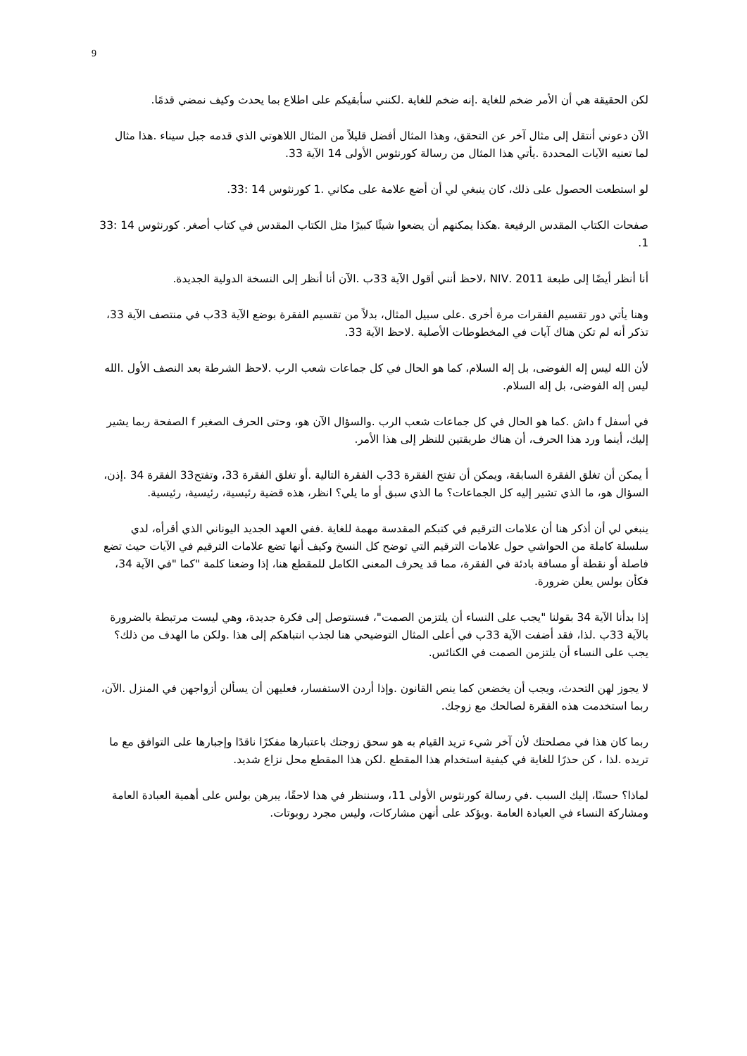9
لكن الحقيقة هي أن الأمر ضخم للغاية .إنه ضخم للغاية .لكنني سأبقيكم على اطلاع بما يحدث وكيف نمضي قدمًا.
الآن دعوني أنتقل إلى مثال آخر عن التحقق، وهذا المثال أفضل قليلاً من المثال اللاهوتي الذي قدمه جبل سيناء .هذا مثال لما تعنيه الآيات المحددة .يأتي هذا المثال من رسالة كورنثوس الأولى 14 الآية 33.
لو استطعت الحصول على ذلك، كان ينبغي لي أن أضع علامة على مكاني .1 كورنثوس 14 :33.
صفحات الكتاب المقدس الرفيعة .هكذا يمكنهم أن يضعوا شيئًا كبيرًا مثل الكتاب المقدس في كتاب أصغر. كورنثوس 14 :33 1.
أنا أنظر أيضًا إلى طبعة 2011 .NIV ،لاحظ أنني أقول الآية 33ب .الآن أنا أنظر إلى النسخة الدولية الجديدة.
وهنا يأتي دور تقسيم الفقرات مرة أخرى .على سبيل المثال، بدلاً من تقسيم الفقرة بوضع الآية 33ب في منتصف الآية 33، تذكر أنه لم تكن هناك آيات في المخطوطات الأصلية .لاحظ الآية 33.
لأن الله ليس إله الفوضى، بل إله السلام، كما هو الحال في كل جماعات شعب الرب .لاحظ الشرطة بعد النصف الأول .الله ليس إله الفوضى، بل إله السلام.
في أسفل f داش .كما هو الحال في كل جماعات شعب الرب .والسؤال الآن هو، وحتى الحرف الصغير f الصفحة ربما يشير إليك، أينما ورد هذا الحرف، أن هناك طريقتين للنظر إلى هذا الأمر.
أ يمكن أن تغلق الفقرة السابقة، ويمكن أن تفتح الفقرة 33ب الفقرة التالية .أو تغلق الفقرة 33، وتفتح33 الفقرة 34 .إذن، السؤال هو، ما الذي تشير إليه كل الجماعات؟ ما الذي سبق أو ما يلي؟ انظر، هذه قضية رئيسية، رئيسية، رئيسية.
ينبغي لي أن أذكر هنا أن علامات الترقيم في كتبكم المقدسة مهمة للغاية .ففي العهد الجديد اليوناني الذي أقرأه، لدي سلسلة كاملة من الحواشي حول علامات الترقيم التي توضح كل النسخ وكيف أنها تضع علامات الترقيم في الآيات حيث تضع فاصلة أو نقطة أو مسافة بادئة في الفقرة، مما قد يحرف المعنى الكامل للمقطع هنا، إذا وضعنا كلمة "كما "في الآية 34، فكأن بولس يعلن ضرورة.
إذا بدأنا الآية 34 بقولنا "يجب على النساء أن يلتزمن الصمت"، فسنتوصل إلى فكرة جديدة، وهي ليست مرتبطة بالضرورة بالآية 33ب .لذا، فقد أضفت الآية 33ب في أعلى المثال التوضيحي هنا لجذب انتباهكم إلى هذا .ولكن ما الهدف من ذلك؟ يجب على النساء أن يلتزمن الصمت في الكنائس.
لا يجوز لهن التحدث، ويجب أن يخضعن كما ينص القانون .وإذا أردن الاستفسار، فعليهن أن يسألن أزواجهن في المنزل .الآن، ربما استخدمت هذه الفقرة لصالحك مع زوجك.
ربما كان هذا في مصلحتك لأن آخر شيء تريد القيام به هو سحق زوجتك باعتبارها مفكرًا ناقدًا وإجبارها على التوافق مع ما تريده .لذا ، كن حذرًا للغاية في كيفية استخدام هذا المقطع .لكن هذا المقطع محل نزاع شديد.
لماذا؟ حسنًا، إليك السبب .في رسالة كورنثوس الأولى 11، وسننظر في هذا لاحقًا، يبرهن بولس على أهمية العبادة العامة ومشاركة النساء في العبادة العامة .ويؤكد على أنهن مشاركات، وليس مجرد روبوتات.